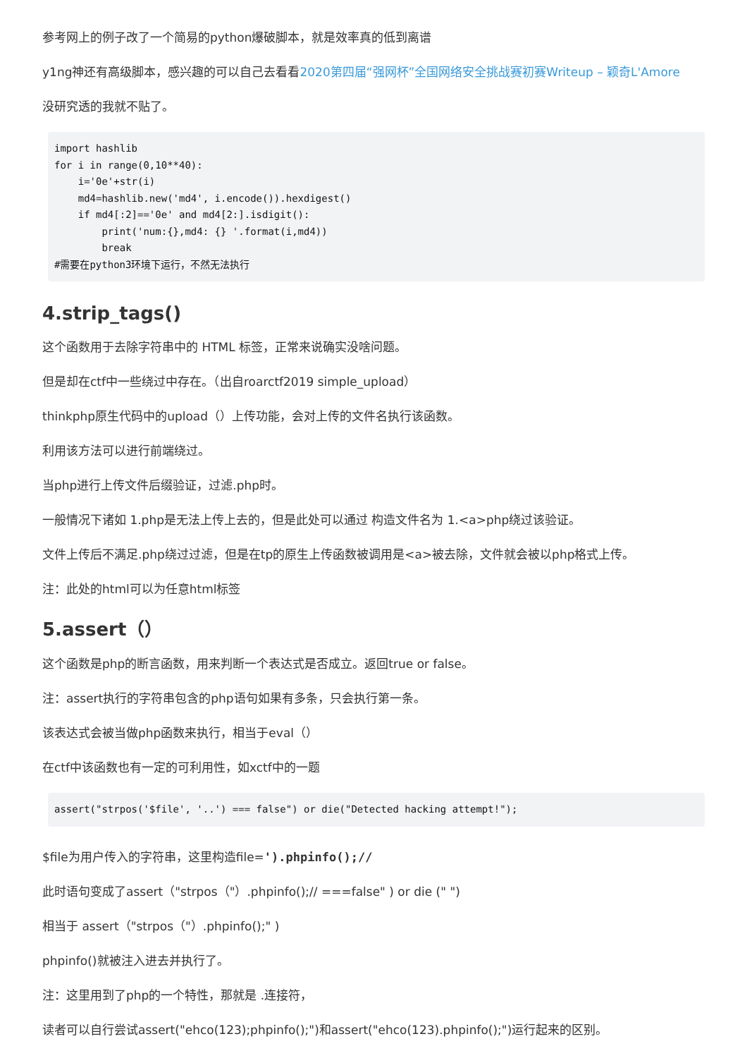参考网上的例子改了一个简易的python爆破脚本，就是效率真的低到离谱
y1ng神还有高级脚本，感兴趣的可以自己去看看2020第四届“强网杯”全国网络安全挑战赛初赛Writeup – 颖奇L'Amore
没研究透的我就不贴了。
import hashlib
for i in range(0,10**40):
    i='0e'+str(i)
    md4=hashlib.new('md4', i.encode()).hexdigest()
    if md4[:2]=='0e' and md4[2:].isdigit():
        print('num:{},md4: {} '.format(i,md4))
        break
#需要在python3环境下运行，不然无法执行
4.strip_tags()
这个函数用于去除字符串中的 HTML 标签，正常来说确实没啥问题。
但是却在ctf中一些绕过中存在。（出自roarctf2019 simple_upload）
thinkphp原生代码中的upload（）上传功能，会对上传的文件名执行该函数。
利用该方法可以进行前端绕过。
当php进行上传文件后缀验证，过滤.php时。
一般情况下诸如 1.php是无法上传上去的，但是此处可以通过 构造文件名为 1.<a>php绕过该验证。
文件上传后不满足.php绕过过滤，但是在tp的原生上传函数被调用是<a>被去除，文件就会被以php格式上传。
注：此处的html可以为任意html标签
5.assert（）
这个函数是php的断言函数，用来判断一个表达式是否成立。返回true or false。
注：assert执行的字符串包含的php语句如果有多条，只会执行第一条。
该表达式会被当做php函数来执行，相当于eval（）
在ctf中该函数也有一定的可利用性，如xctf中的一题
assert("strpos('$file', '..') === false") or die("Detected hacking attempt!");
$file为用户传入的字符串，这里构造file=').phpinfo();//
此时语句变成了assert（"strpos（"）.phpinfo();// ===false" ) or die (" ")
相当于 assert（"strpos（"）.phpinfo();" )
phpinfo()就被注入进去并执行了。
注：这里用到了php的一个特性，那就是 .连接符，
读者可以自行尝试assert("ehco(123);phpinfo();")和assert("ehco(123).phpinfo();")运行起来的区别。